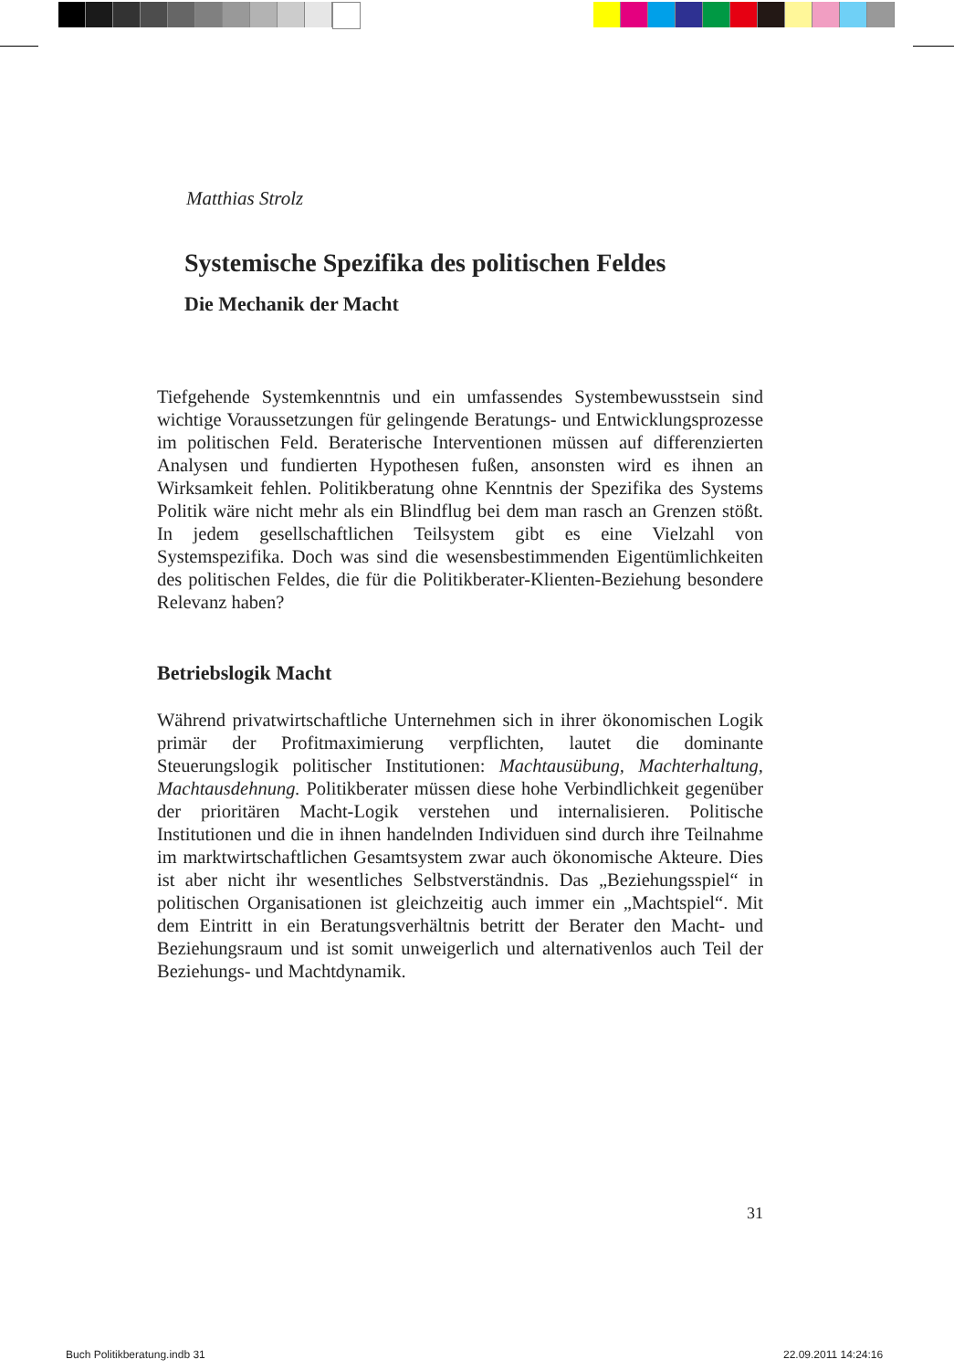Matthias Strolz
Systemische Spezifika des politischen Feldes
Die Mechanik der Macht
Tiefgehende Systemkenntnis und ein umfassendes Systembewusstsein sind wichtige Voraussetzungen für gelingende Beratungs- und Entwicklungsprozesse im politischen Feld. Beraterische Interventionen müssen auf differenzierten Analysen und fundierten Hypothesen fußen, ansonsten wird es ihnen an Wirksamkeit fehlen. Politikberatung ohne Kenntnis der Spezifika des Systems Politik wäre nicht mehr als ein Blindflug bei dem man rasch an Grenzen stößt. In jedem gesellschaftlichen Teilsystem gibt es eine Vielzahl von Systemspezifika. Doch was sind die wesensbestimmenden Eigentümlichkeiten des politischen Feldes, die für die Politikberater-Klienten-Beziehung besondere Relevanz haben?
Betriebslogik Macht
Während privatwirtschaftliche Unternehmen sich in ihrer ökonomischen Logik primär der Profitmaximierung verpflichten, lautet die dominante Steuerungslogik politischer Institutionen: Machtausübung, Machterhaltung, Machtausdehnung. Politikberater müssen diese hohe Verbindlichkeit gegenüber der prioritären Macht-Logik verstehen und internalisieren. Politische Institutionen und die in ihnen handelnden Individuen sind durch ihre Teilnahme im marktwirtschaftlichen Gesamtsystem zwar auch ökonomische Akteure. Dies ist aber nicht ihr wesentliches Selbstverständnis. Das „Beziehungsspiel“ in politischen Organisationen ist gleichzeitig auch immer ein „Machtspiel“. Mit dem Eintritt in ein Beratungsverhältnis betritt der Berater den Macht- und Beziehungsraum und ist somit unweigerlich und alternativenlos auch Teil der Beziehungs- und Machtdynamik.
31
Buch Politikberatung.indb 31 22.09.2011 14:24:16